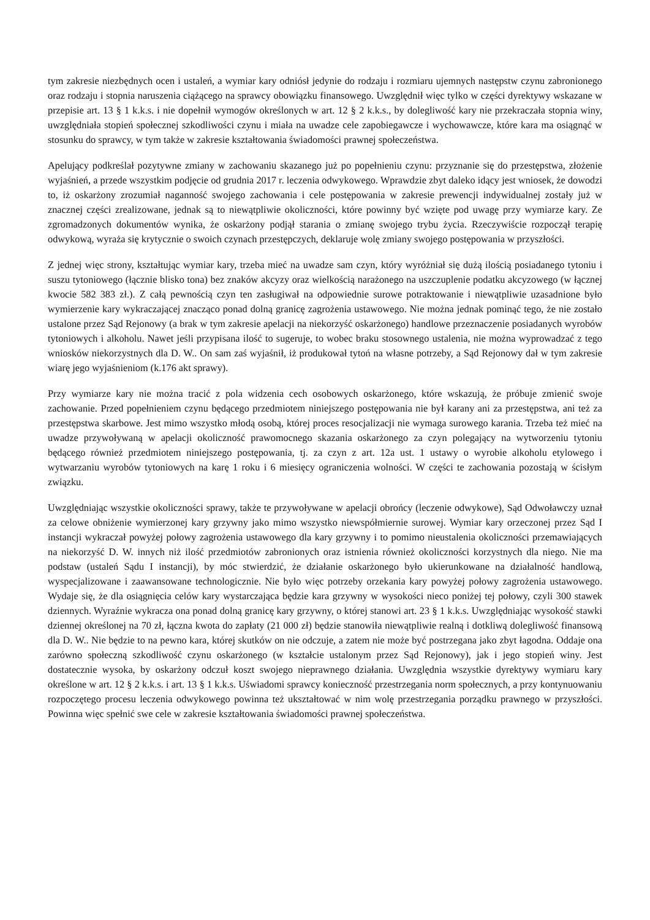tym zakresie niezbędnych ocen i ustaleń, a wymiar kary odniósł jedynie do rodzaju i rozmiaru ujemnych następstw czynu zabronionego oraz rodzaju i stopnia naruszenia ciążącego na sprawcy obowiązku finansowego. Uwzględnił więc tylko w części dyrektywy wskazane w przepisie art. 13 § 1 k.k.s. i nie dopełnił wymogów określonych w art. 12 § 2 k.k.s., by dolegliwość kary nie przekraczała stopnia winy, uwzględniała stopień społecznej szkodliwości czynu i miała na uwadze cele zapobiegawcze i wychowawcze, które kara ma osiągnąć w stosunku do sprawcy, w tym także w zakresie kształtowania świadomości prawnej społeczeństwa.
Apelujący podkreślał pozytywne zmiany w zachowaniu skazanego już po popełnieniu czynu: przyznanie się do przestępstwa, złożenie wyjaśnień, a przede wszystkim podjęcie od grudnia 2017 r. leczenia odwykowego. Wprawdzie zbyt daleko idący jest wniosek, że dowodzi to, iż oskarżony zrozumiał naganność swojego zachowania i cele postępowania w zakresie prewencji indywidualnej zostały już w znacznej części zrealizowane, jednak są to niewątpliwie okoliczności, które powinny być wzięte pod uwagę przy wymiarze kary. Ze zgromadzonych dokumentów wynika, że oskarżony podjął starania o zmianę swojego trybu życia. Rzeczywiście rozpoczął terapię odwykową, wyraża się krytycznie o swoich czynach przestępczych, deklaruje wolę zmiany swojego postępowania w przyszłości.
Z jednej więc strony, kształtując wymiar kary, trzeba mieć na uwadze sam czyn, który wyróżniał się dużą ilością posiadanego tytoniu i suszu tytoniowego (łącznie blisko tona) bez znaków akcyzy oraz wielkością narażonego na uszczuplenie podatku akcyzowego (w łącznej kwocie 582 383 zł.). Z całą pewnością czyn ten zasługiwał na odpowiednie surowe potraktowanie i niewątpliwie uzasadnione było wymierzenie kary wykraczającej znacząco ponad dolną granicę zagrożenia ustawowego. Nie można jednak pominąć tego, że nie zostało ustalone przez Sąd Rejonowy (a brak w tym zakresie apelacji na niekorzyść oskarżonego) handlowe przeznaczenie posiadanych wyrobów tytoniowych i alkoholu. Nawet jeśli przypisana ilość to sugeruje, to wobec braku stosownego ustalenia, nie można wyprowadzać z tego wniosków niekorzystnych dla D. W.. On sam zaś wyjaśnił, iż produkował tytoń na własne potrzeby, a Sąd Rejonowy dał w tym zakresie wiarę jego wyjaśnieniom (k.176 akt sprawy).
Przy wymiarze kary nie można tracić z pola widzenia cech osobowych oskarżonego, które wskazują, że próbuje zmienić swoje zachowanie. Przed popełnieniem czynu będącego przedmiotem niniejszego postępowania nie był karany ani za przestępstwa, ani też za przestępstwa skarbowe. Jest mimo wszystko młodą osobą, której proces resocjalizacji nie wymaga surowego karania. Trzeba też mieć na uwadze przywoływaną w apelacji okoliczność prawomocnego skazania oskarżonego za czyn polegający na wytworzeniu tytoniu będącego również przedmiotem niniejszego postępowania, tj. za czyn z art. 12a ust. 1 ustawy o wyrobie alkoholu etylowego i wytwarzaniu wyrobów tytoniowych na karę 1 roku i 6 miesięcy ograniczenia wolności. W części te zachowania pozostają w ścisłym związku.
Uwzględniając wszystkie okoliczności sprawy, także te przywoływane w apelacji obrońcy (leczenie odwykowe), Sąd Odwoławczy uznał za celowe obniżenie wymierzonej kary grzywny jako mimo wszystko niewspółmiernie surowej. Wymiar kary orzeczonej przez Sąd I instancji wykraczał powyżej połowy zagrożenia ustawowego dla kary grzywny i to pomimo nieustalenia okoliczności przemawiających na niekorzyść D. W. innych niż ilość przedmiotów zabronionych oraz istnienia również okoliczności korzystnych dla niego. Nie ma podstaw (ustaleń Sądu I instancji), by móc stwierdzić, że działanie oskarżonego było ukierunkowane na działalność handlową, wyspecjalizowane i zaawansowane technologicznie. Nie było więc potrzeby orzekania kary powyżej połowy zagrożenia ustawowego. Wydaje się, że dla osiągnięcia celów kary wystarczająca będzie kara grzywny w wysokości nieco poniżej tej połowy, czyli 300 stawek dziennych. Wyraźnie wykracza ona ponad dolną granicę kary grzywny, o której stanowi art. 23 § 1 k.k.s. Uwzględniając wysokość stawki dziennej określonej na 70 zł, łączna kwota do zapłaty (21 000 zł) będzie stanowiła niewątpliwie realną i dotkliwą dolegliwość finansową dla D. W.. Nie będzie to na pewno kara, której skutków on nie odczuje, a zatem nie może być postrzegana jako zbyt łagodna. Oddaje ona zarówno społeczną szkodliwość czynu oskarżonego (w kształcie ustalonym przez Sąd Rejonowy), jak i jego stopień winy. Jest dostatecznie wysoka, by oskarżony odczuł koszt swojego nieprawnego działania. Uwzględnia wszystkie dyrektywy wymiaru kary określone w art. 12 § 2 k.k.s. i art. 13 § 1 k.k.s. Uświadomi sprawcy konieczność przestrzegania norm społecznych, a przy kontynuowaniu rozpoczętego procesu leczenia odwykowego powinna też ukształtować w nim wolę przestrzegania porządku prawnego w przyszłości. Powinna więc spełnić swe cele w zakresie kształtowania świadomości prawnej społeczeństwa.